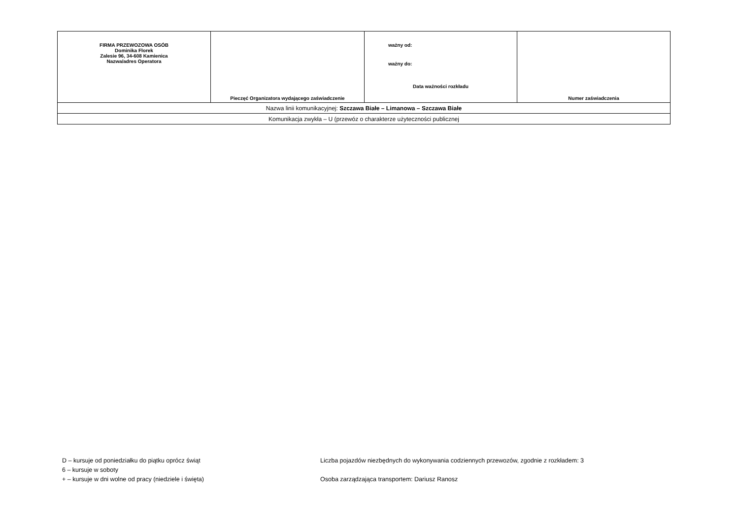| FIRMA PRZEWOZOWA OSÓB Dominika Florek Zalesie 96, 34-608 Kamienica Nazwa/adres Operatora | Pieczęć Organizatora wydającego zaświadczenie | ważny od: ważny do: Data ważności rozkładu | Numer zaświadczenia |
| Nazwa linii komunikacyjnej: Szczawa Białe – Limanowa – Szczawa Białe | | | |
| Komunikacja zwykła – U (przewóz o charakterze użyteczności publicznej | | | |
D – kursuje od poniedziałku do piątku oprócz świąt
6 – kursuje w soboty
+ – kursuje w dni wolne od pracy (niedziele i święta)
Liczba pojazdów niezbędnych do wykonywania codziennych przewozów, zgodnie z rozkładem: 3
Osoba zarządzająca transportem: Dariusz Ranosz